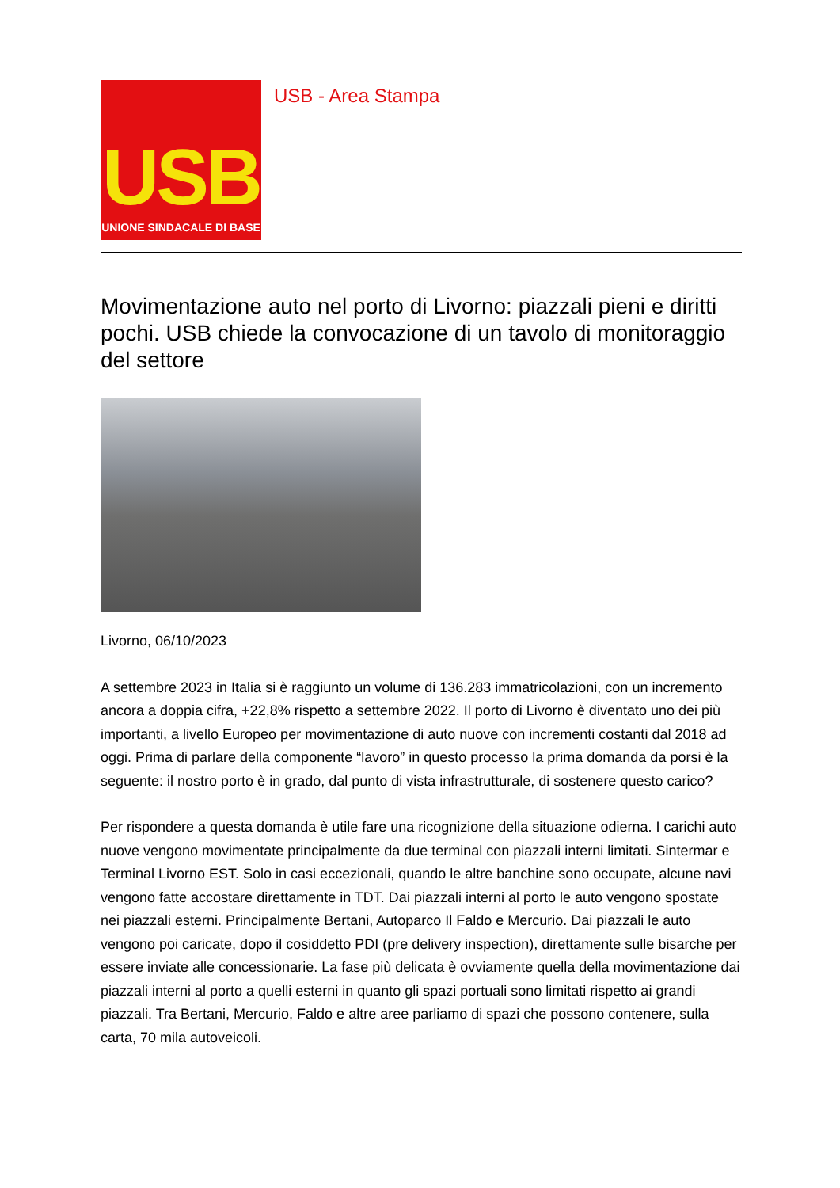USB
UNIONE SINDACALE DI BASE
USB - Area Stampa
Movimentazione auto nel porto di Livorno: piazzali pieni e diritti pochi. USB chiede la convocazione di un tavolo di monitoraggio del settore
Livorno, 06/10/2023
A settembre 2023 in Italia si è raggiunto un volume di 136.283 immatricolazioni, con un incremento ancora a doppia cifra, +22,8% rispetto a settembre 2022. Il porto di Livorno è diventato uno dei più importanti, a livello Europeo per movimentazione di auto nuove con incrementi costanti dal 2018 ad oggi. Prima di parlare della componente “lavoro” in questo processo la prima domanda da porsi è la seguente: il nostro porto è in grado, dal punto di vista infrastrutturale, di sostenere questo carico?
Per rispondere a questa domanda è utile fare una ricognizione della situazione odierna. I carichi auto nuove vengono movimentate principalmente da due terminal con piazzali interni limitati. Sintermar e Terminal Livorno EST. Solo in casi eccezionali, quando le altre banchine sono occupate, alcune navi vengono fatte accostare direttamente in TDT. Dai piazzali interni al porto le auto vengono spostate nei piazzali esterni. Principalmente Bertani, Autoparco Il Faldo e Mercurio. Dai piazzali le auto vengono poi caricate, dopo il cosiddetto PDI (pre delivery inspection), direttamente sulle bisarche per essere inviate alle concessionarie. La fase più delicata è ovviamente quella della movimentazione dai piazzali interni al porto a quelli esterni in quanto gli spazi portuali sono limitati rispetto ai grandi piazzali. Tra Bertani, Mercurio, Faldo e altre aree parliamo di spazi che possono contenere, sulla carta, 70 mila autoveicoli.